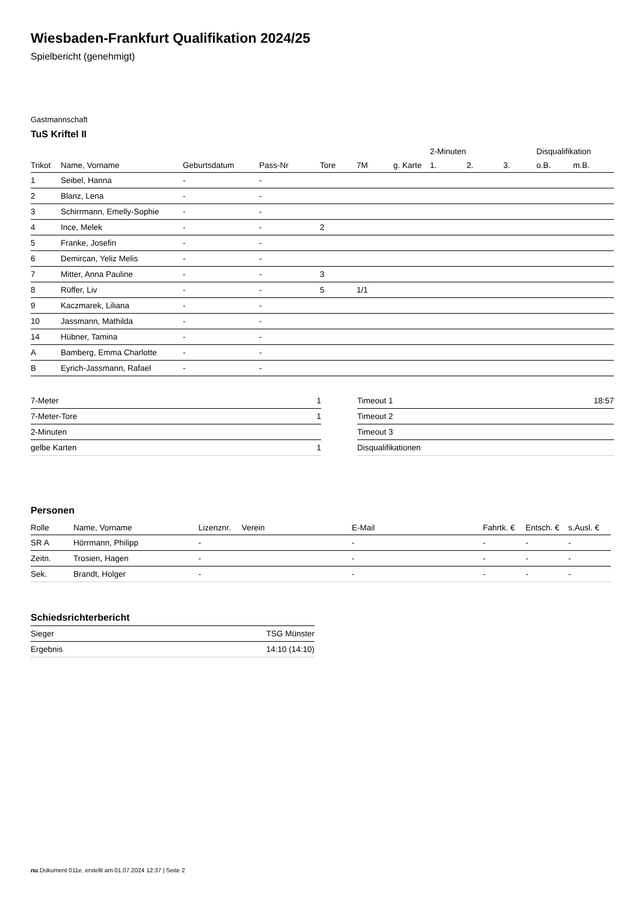Wiesbaden-Frankfurt Qualifikation 2024/25
Spielbericht (genehmigt)
Gastmannschaft
TuS Kriftel II
| | | | | | | | 2-Minuten | | | Disqualifikation | |
| --- | --- | --- | --- | --- | --- | --- | --- | --- | --- | --- | --- |
| Trikot | Name, Vorname | Geburtsdatum | Pass-Nr | Tore | 7M | g. Karte | 1. | 2. | 3. | o.B. | m.B. |
| 1 | Seibel, Hanna | - | - | | | | | | | | |
| 2 | Blanz, Lena | - | - | | | | | | | | |
| 3 | Schirrmann, Emelly-Sophie | - | - | | | | | | | | |
| 4 | Ince, Melek | - | - | 2 | | | | | | | |
| 5 | Franke, Josefin | - | - | | | | | | | | |
| 6 | Demircan, Yeliz Melis | - | - | | | | | | | | |
| 7 | Mitter, Anna Pauline | - | - | 3 | | | | | | | |
| 8 | Rüffer, Liv | - | - | 5 | 1/1 | | | | | | |
| 9 | Kaczmarek, Liliana | - | - | | | | | | | | |
| 10 | Jassmann, Mathilda | - | - | | | | | | | | |
| 14 | Hübner, Tamina | - | - | | | | | | | | |
| A | Bamberg, Emma Charlotte | - | - | | | | | | | | |
| B | Eyrich-Jassmann, Rafael | - | - | | | | | | | | |
| 7-Meter | 1 |
| 7-Meter-Tore | 1 |
| 2-Minuten | |
| gelbe Karten | 1 |
| Timeout 1 | 18:57 |
| Timeout 2 | |
| Timeout 3 | |
| Disqualifikationen | |
Personen
| Rolle | Name, Vorname | Lizenznr. | Verein | E-Mail | Fahrtk. € | Entsch. € | s.Ausl. € |
| --- | --- | --- | --- | --- | --- | --- | --- |
| SR A | Hörrmann, Philipp | - | | - | - | - | - |
| Zeitn. | Trosien, Hagen | - | | - | - | - | - |
| Sek. | Brandt, Holger | - | | - | - | - | - |
Schiedsrichterbericht
| Sieger | TSG Münster |
| Ergebnis | 14:10 (14:10) |
nu.Dokument 011e, erstellt am 01.07.2024 12:37 | Seite 2